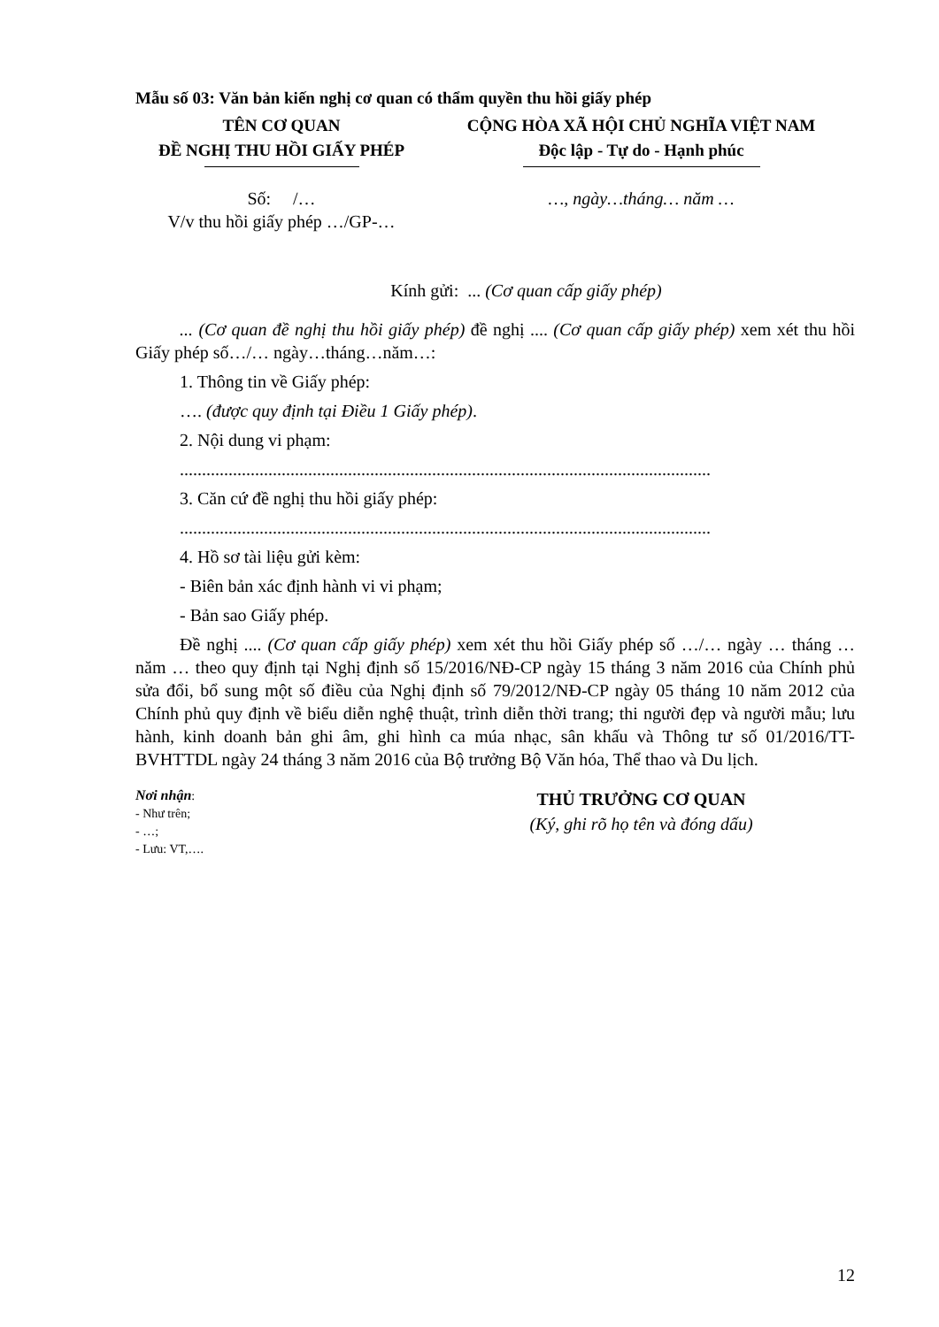Mẫu số 03: Văn bản kiến nghị cơ quan có thẩm quyền thu hồi giấy phép
TÊN CƠ QUAN
ĐỀ NGHỊ THU HỒI GIẤY PHÉP
CỘNG HÒA XÃ HỘI CHỦ NGHĨA VIỆT NAM
Độc lập - Tự do - Hạnh phúc
Số: /…
V/v thu hồi giấy phép …/GP-…
…, ngày…tháng… năm …
Kính gửi: ... (Cơ quan cấp giấy phép)
... (Cơ quan đề nghị thu hồi giấy phép) đề nghị .... (Cơ quan cấp giấy phép) xem xét thu hồi Giấy phép số…/… ngày…tháng…năm…:
1. Thông tin về Giấy phép:
…. (được quy định tại Điều 1 Giấy phép).
2. Nội dung vi phạm:
........................................................................................................................
3. Căn cứ đề nghị thu hồi giấy phép:
........................................................................................................................
4. Hồ sơ tài liệu gửi kèm:
- Biên bản xác định hành vi vi phạm;
- Bản sao Giấy phép.
Đề nghị .... (Cơ quan cấp giấy phép) xem xét thu hồi Giấy phép số …/… ngày … tháng … năm … theo quy định tại Nghị định số 15/2016/NĐ-CP ngày 15 tháng 3 năm 2016 của Chính phủ sửa đổi, bổ sung một số điều của Nghị định số 79/2012/NĐ-CP ngày 05 tháng 10 năm 2012 của Chính phủ quy định về biểu diễn nghệ thuật, trình diễn thời trang; thi người đẹp và người mẫu; lưu hành, kinh doanh bản ghi âm, ghi hình ca múa nhạc, sân khấu và Thông tư số 01/2016/TT-BVHTTDL ngày 24 tháng 3 năm 2016 của Bộ trưởng Bộ Văn hóa, Thể thao và Du lịch.
Nơi nhận:
- Như trên;
- …;
- Lưu: VT,….
THỦ TRƯỞNG CƠ QUAN
(Ký, ghi rõ họ tên và đóng dấu)
12